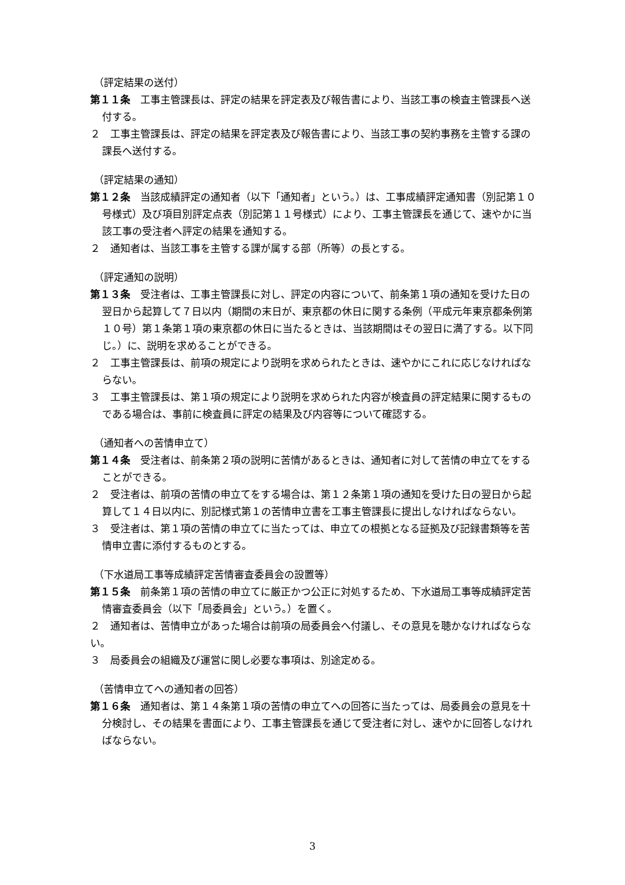（評定結果の送付）
第１１条　工事主管課長は、評定の結果を評定表及び報告書により、当該工事の検査主管課長へ送付する。
２　工事主管課長は、評定の結果を評定表及び報告書により、当該工事の契約事務を主管する課の課長へ送付する。
（評定結果の通知）
第１２条　当該成績評定の通知者（以下「通知者」という。）は、工事成績評定通知書（別記第１０号様式）及び項目別評定点表（別記第１１号様式）により、工事主管課長を通じて、速やかに当該工事の受注者へ評定の結果を通知する。
２　通知者は、当該工事を主管する課が属する部（所等）の長とする。
（評定通知の説明）
第１３条　受注者は、工事主管課長に対し、評定の内容について、前条第１項の通知を受けた日の翌日から起算して７日以内（期間の末日が、東京都の休日に関する条例（平成元年東京都条例第１０号）第１条第１項の東京都の休日に当たるときは、当該期間はその翌日に満了する。以下同じ。）に、説明を求めることができる。
２　工事主管課長は、前項の規定により説明を求められたときは、速やかにこれに応じなければならない。
３　工事主管課長は、第１項の規定により説明を求められた内容が検査員の評定結果に関するものである場合は、事前に検査員に評定の結果及び内容等について確認する。
（通知者への苦情申立て）
第１４条　受注者は、前条第２項の説明に苦情があるときは、通知者に対して苦情の申立てをすることができる。
２　受注者は、前項の苦情の申立てをする場合は、第１２条第１項の通知を受けた日の翌日から起算して１４日以内に、別記様式第１の苦情申立書を工事主管課長に提出しなければならない。
３　受注者は、第１項の苦情の申立てに当たっては、申立ての根拠となる証拠及び記録書類等を苦情申立書に添付するものとする。
（下水道局工事等成績評定苦情審査委員会の設置等）
第１５条　前条第１項の苦情の申立てに厳正かつ公正に対処するため、下水道局工事等成績評定苦情審査委員会（以下「局委員会」という。）を置く。
２　通知者は、苦情申立があった場合は前項の局委員会へ付議し、その意見を聴かなければならない。
３　局委員会の組織及び運営に関し必要な事項は、別途定める。
（苦情申立てへの通知者の回答）
第１６条　通知者は、第１４条第１項の苦情の申立てへの回答に当たっては、局委員会の意見を十分検討し、その結果を書面により、工事主管課長を通じて受注者に対し、速やかに回答しなければならない。
3